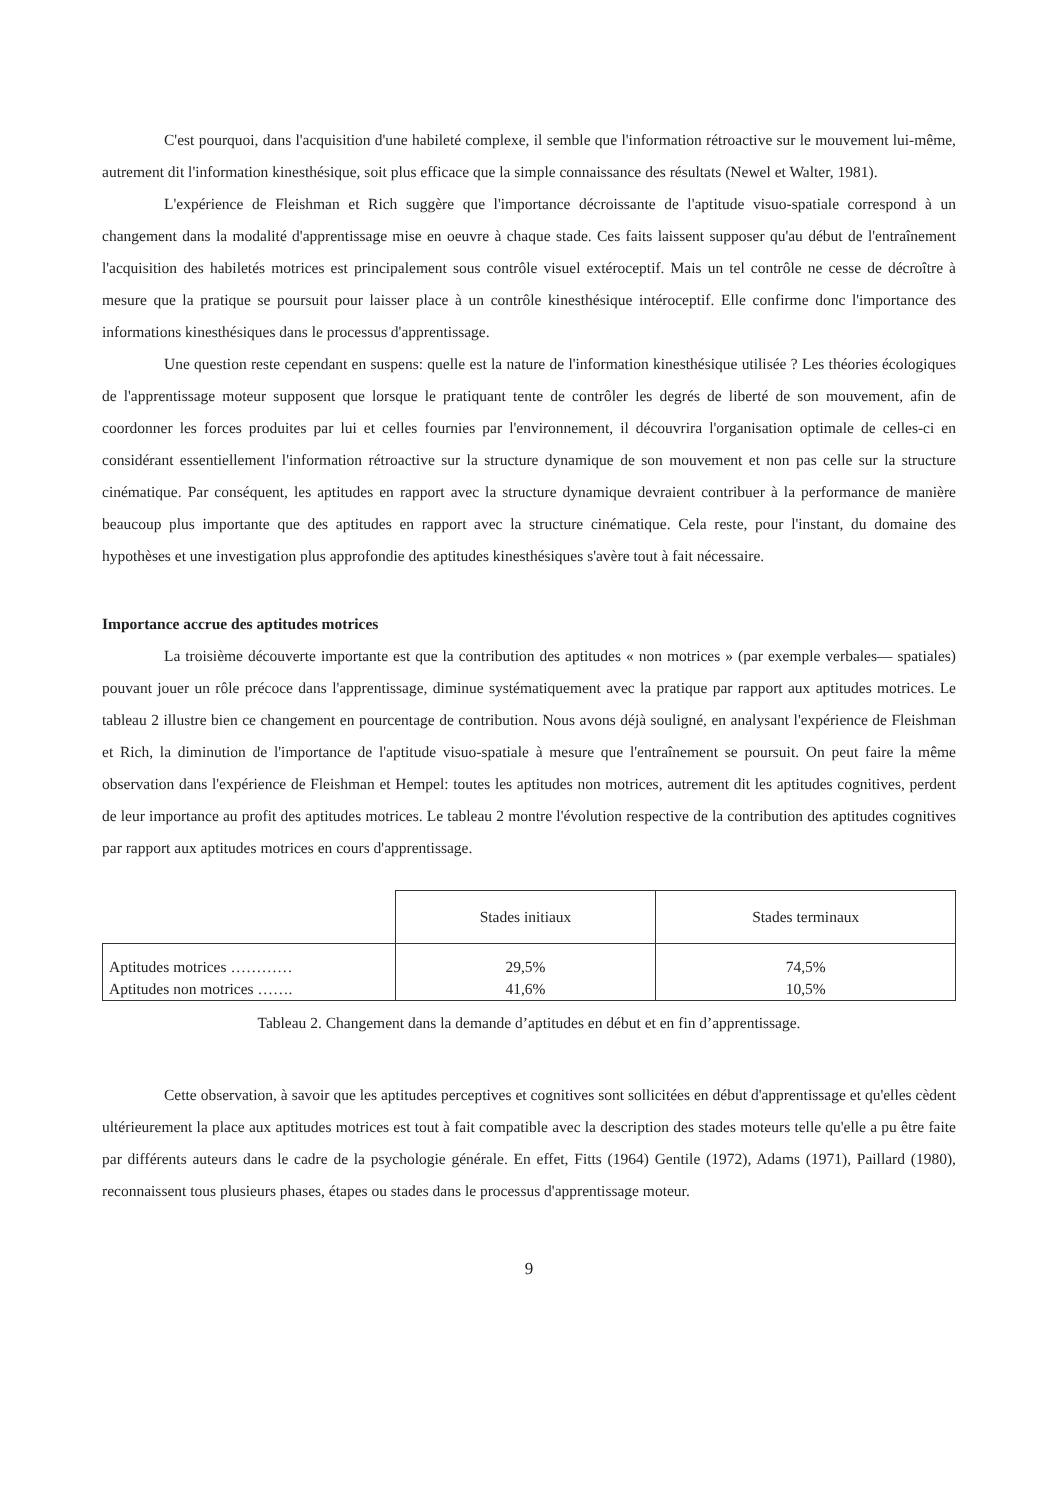C'est pourquoi, dans l'acquisition d'une habileté complexe, il semble que l'information rétroactive sur le mouvement lui-même, autrement dit l'information kinesthésique, soit plus efficace que la simple connaissance des résultats (Newel et Walter, 1981).
L'expérience de Fleishman et Rich suggère que l'importance décroissante de l'aptitude visuo-spatiale correspond à un changement dans la modalité d'apprentissage mise en oeuvre à chaque stade. Ces faits laissent supposer qu'au début de l'entraînement l'acquisition des habiletés motrices est principalement sous contrôle visuel extéroceptif. Mais un tel contrôle ne cesse de décroître à mesure que la pratique se poursuit pour laisser place à un contrôle kinesthésique intéroceptif. Elle confirme donc l'importance des informations kinesthésiques dans le processus d'apprentissage.
Une question reste cependant en suspens: quelle est la nature de l'information kinesthésique utilisée ? Les théories écologiques de l'apprentissage moteur supposent que lorsque le pratiquant tente de contrôler les degrés de liberté de son mouvement, afin de coordonner les forces produites par lui et celles fournies par l'environnement, il découvrira l'organisation optimale de celles-ci en considérant essentiellement l'information rétroactive sur la structure dynamique de son mouvement et non pas celle sur la structure cinématique. Par conséquent, les aptitudes en rapport avec la structure dynamique devraient contribuer à la performance de manière beaucoup plus importante que des aptitudes en rapport avec la structure cinématique. Cela reste, pour l'instant, du domaine des hypothèses et une investigation plus approfondie des aptitudes kinesthésiques s'avère tout à fait nécessaire.
Importance accrue des aptitudes motrices
La troisième découverte importante est que la contribution des aptitudes « non motrices » (par exemple verbales— spatiales) pouvant jouer un rôle précoce dans l'apprentissage, diminue systématiquement avec la pratique par rapport aux aptitudes motrices. Le tableau 2 illustre bien ce changement en pourcentage de contribution. Nous avons déjà souligné, en analysant l'expérience de Fleishman et Rich, la diminution de l'importance de l'aptitude visuo-spatiale à mesure que l'entraînement se poursuit. On peut faire la même observation dans l'expérience de Fleishman et Hempel: toutes les aptitudes non motrices, autrement dit les aptitudes cognitives, perdent de leur importance au profit des aptitudes motrices. Le tableau 2 montre l'évolution respective de la contribution des aptitudes cognitives par rapport aux aptitudes motrices en cours d'apprentissage.
| | Stades initiaux | Stades terminaux |
| --- | --- | --- |
| Aptitudes motrices ………… | 29,5% | 74,5% |
| Aptitudes non motrices ……. | 41,6% | 10,5% |
Tableau 2. Changement dans la demande d’aptitudes en début et en fin d’apprentissage.
Cette observation, à savoir que les aptitudes perceptives et cognitives sont sollicitées en début d'apprentissage et qu'elles cèdent ultérieurement la place aux aptitudes motrices est tout à fait compatible avec la description des stades moteurs telle qu'elle a pu être faite par différents auteurs dans le cadre de la psychologie générale. En effet, Fitts (1964) Gentile (1972), Adams (1971), Paillard (1980), reconnaissent tous plusieurs phases, étapes ou stades dans le processus d'apprentissage moteur.
9